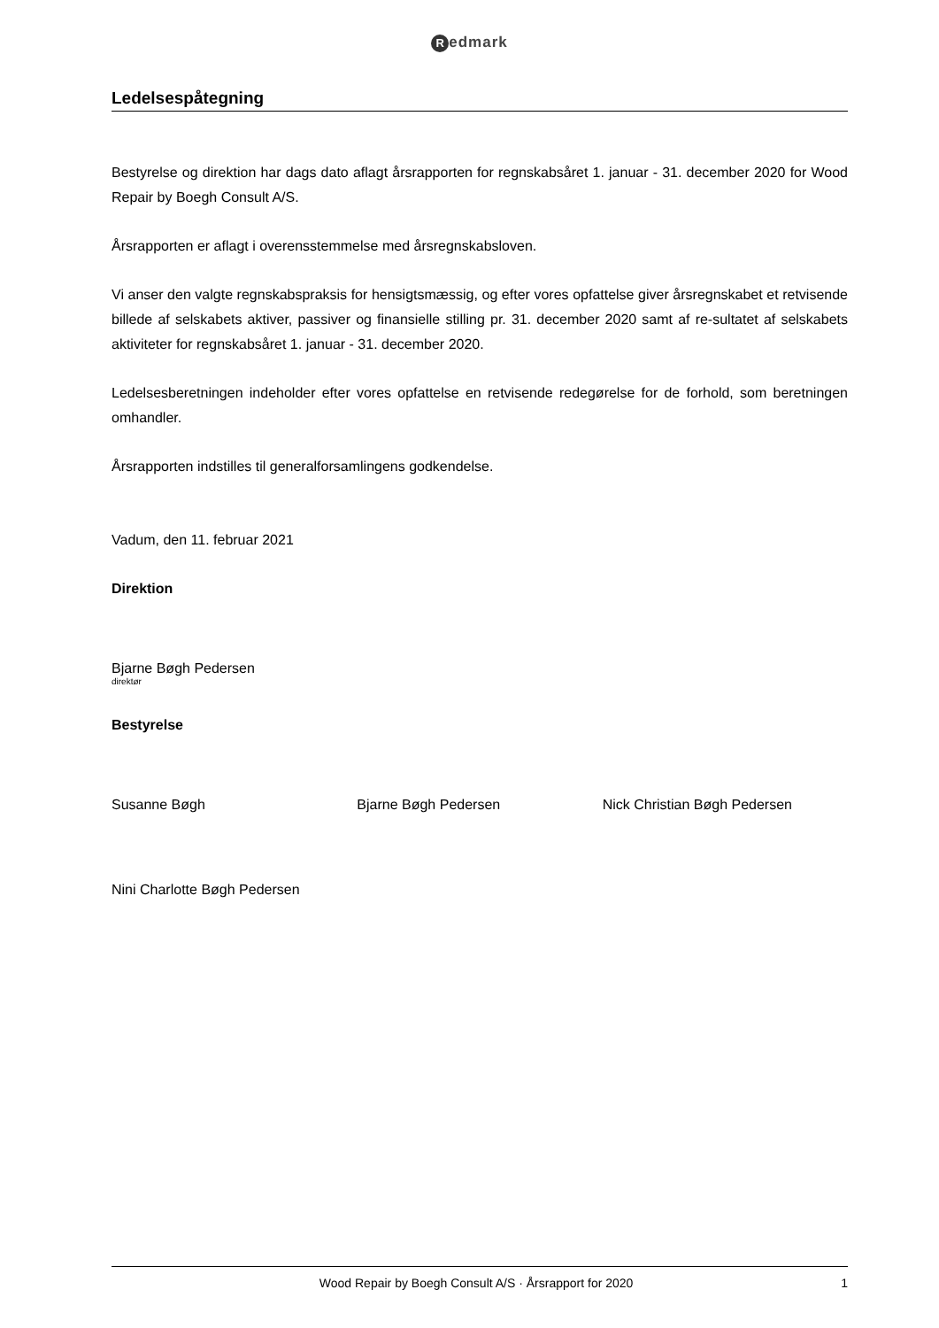Redmark
Ledelsespåtegning
Bestyrelse og direktion har dags dato aflagt årsrapporten for regnskabsåret 1. januar - 31. december 2020 for Wood Repair by Boegh Consult A/S.
Årsrapporten er aflagt i overensstemmelse med årsregnskabsloven.
Vi anser den valgte regnskabspraksis for hensigtsmæssig, og efter vores opfattelse giver årsregnskabet et retvisende billede af selskabets aktiver, passiver og finansielle stilling pr. 31. december 2020 samt af re-sultatet af selskabets aktiviteter for regnskabsåret 1. januar - 31. december 2020.
Ledelsesberetningen indeholder efter vores opfattelse en retvisende redegørelse for de forhold, som beretningen omhandler.
Årsrapporten indstilles til generalforsamlingens godkendelse.
Vadum, den 11. februar 2021
Direktion
Bjarne Bøgh Pedersen
direktør
Bestyrelse
Susanne Bøgh Bjarne Bøgh Pedersen Nick Christian Bøgh Pedersen
Nini Charlotte Bøgh Pedersen
Wood Repair by Boegh Consult A/S · Årsrapport for 2020
1